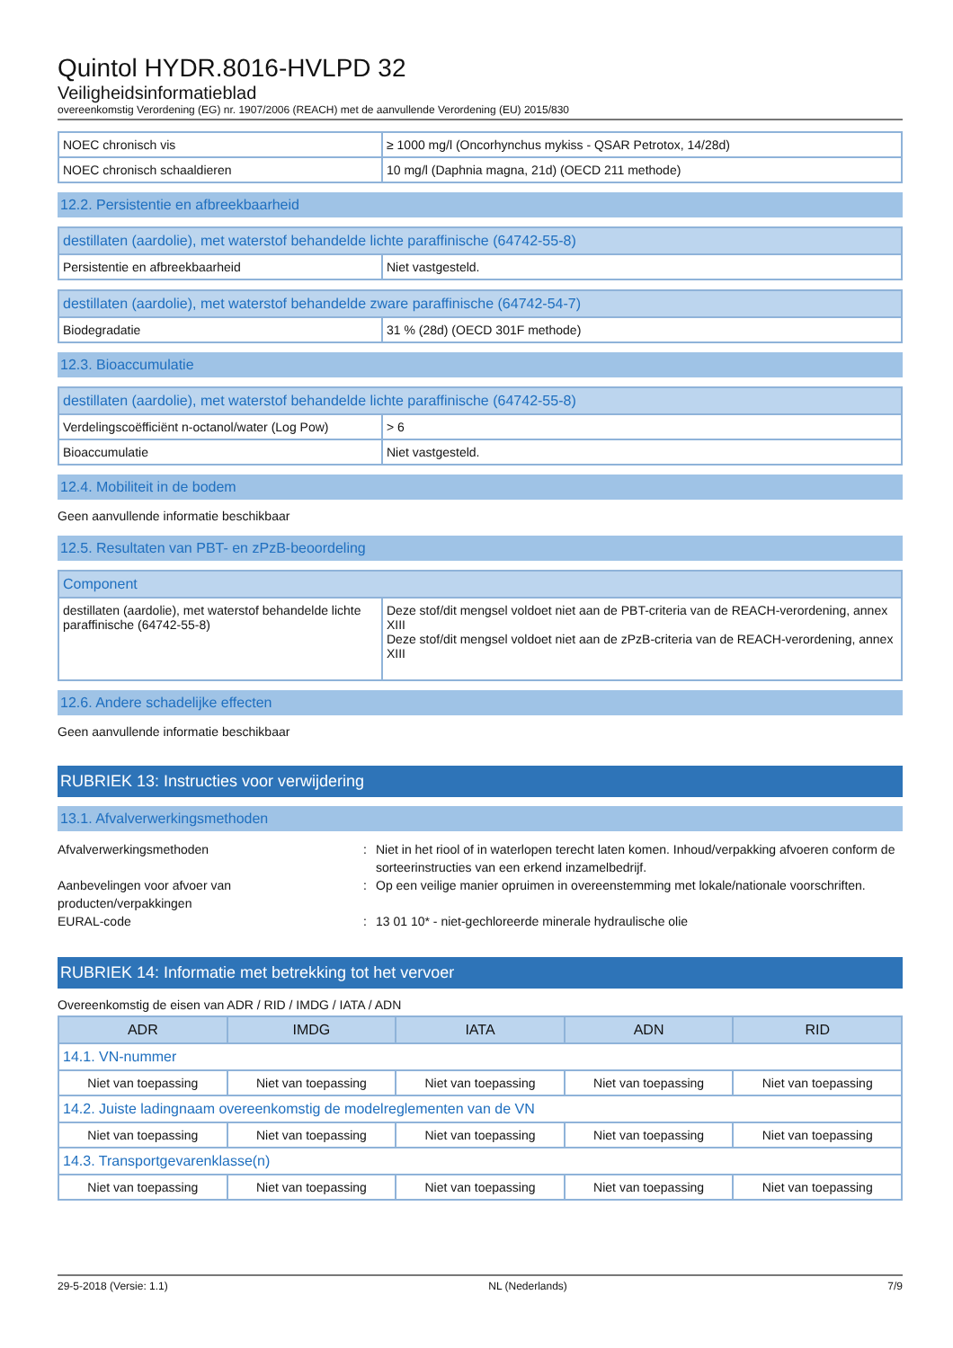Quintol HYDR.8016-HVLPD 32
Veiligheidsinformatieblad
overeenkomstig Verordening (EG) nr. 1907/2006 (REACH) met de aanvullende Verordening (EU) 2015/830
| NOEC chronisch vis | ≥ 1000 mg/l (Oncorhynchus mykiss - QSAR Petrotox, 14/28d) |
| NOEC chronisch schaaldieren | 10 mg/l (Daphnia magna, 21d) (OECD 211 methode) |
12.2. Persistentie en afbreekbaarheid
| destillaten (aardolie), met waterstof behandelde lichte paraffinische (64742-55-8) | |
| --- | --- |
| Persistentie en afbreekbaarheid | Niet vastgesteld. |
| destillaten (aardolie), met waterstof behandelde zware paraffinische (64742-54-7) | |
| --- | --- |
| Biodegradatie | 31 % (28d) (OECD 301F methode) |
12.3. Bioaccumulatie
| destillaten (aardolie), met waterstof behandelde lichte paraffinische (64742-55-8) | |
| --- | --- |
| Verdelingscoëfficiënt n-octanol/water (Log Pow) | > 6 |
| Bioaccumulatie | Niet vastgesteld. |
12.4. Mobiliteit in de bodem
Geen aanvullende informatie beschikbaar
12.5. Resultaten van PBT- en zPzB-beoordeling
| Component | |
| --- | --- |
| destillaten (aardolie), met waterstof behandelde lichte paraffinische (64742-55-8) | Deze stof/dit mengsel voldoet niet aan de PBT-criteria van de REACH-verordening, annex XIII Deze stof/dit mengsel voldoet niet aan de zPzB-criteria van de REACH-verordening, annex XIII |
12.6. Andere schadelijke effecten
Geen aanvullende informatie beschikbaar
RUBRIEK 13: Instructies voor verwijdering
13.1. Afvalverwerkingsmethoden
Afvalverwerkingsmethoden
:
Niet in het riool of in waterlopen terecht laten komen. Inhoud/verpakking afvoeren conform de sorteerinstructies van een erkend inzamelbedrijf.
Aanbevelingen voor afvoer van producten/verpakkingen
:
Op een veilige manier opruimen in overeenstemming met lokale/nationale voorschriften.
EURAL-code
:
13 01 10* - niet-gechloreerde minerale hydraulische olie
RUBRIEK 14: Informatie met betrekking tot het vervoer
Overeenkomstig de eisen van ADR / RID / IMDG / IATA / ADN
| ADR | IMDG | IATA | ADN | RID |
| --- | --- | --- | --- | --- |
| 14.1. VN-nummer | | | | |
| Niet van toepassing | Niet van toepassing | Niet van toepassing | Niet van toepassing | Niet van toepassing |
| 14.2. Juiste ladingnaam overeenkomstig de modelreglementen van de VN | | | | |
| Niet van toepassing | Niet van toepassing | Niet van toepassing | Niet van toepassing | Niet van toepassing |
| 14.3. Transportgevarenklasse(n) | | | | |
| Niet van toepassing | Niet van toepassing | Niet van toepassing | Niet van toepassing | Niet van toepassing |
29-5-2018 (Versie: 1.1) NL (Nederlands) 7/9